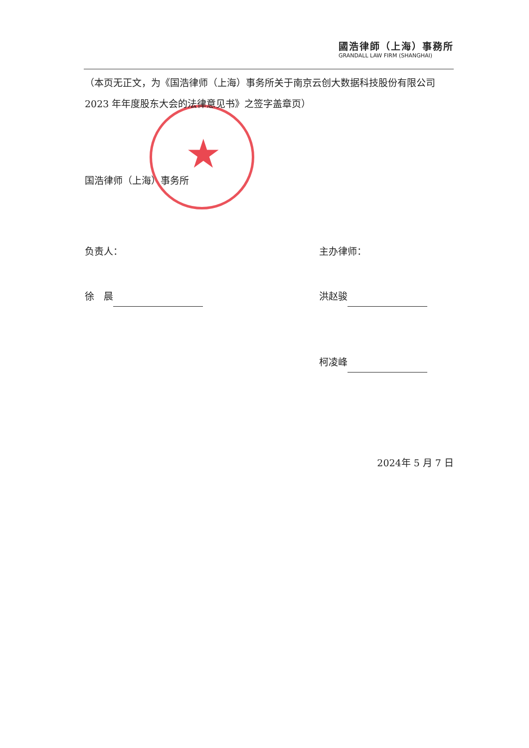國浩律師（上海）事務所
GRANDALL LAW FIRM (SHANGHAI)
★
（本页无正文，为《国浩律师（上海）事务所关于南京云创大数据科技股份有限公司 2023 年年度股东大会的法律意见书》之签字盖章页）
国浩律师（上海）事务所
负责人： 主办律师：
徐　晨 洪赵骏
柯凌峰
2024年 5 月 7 日